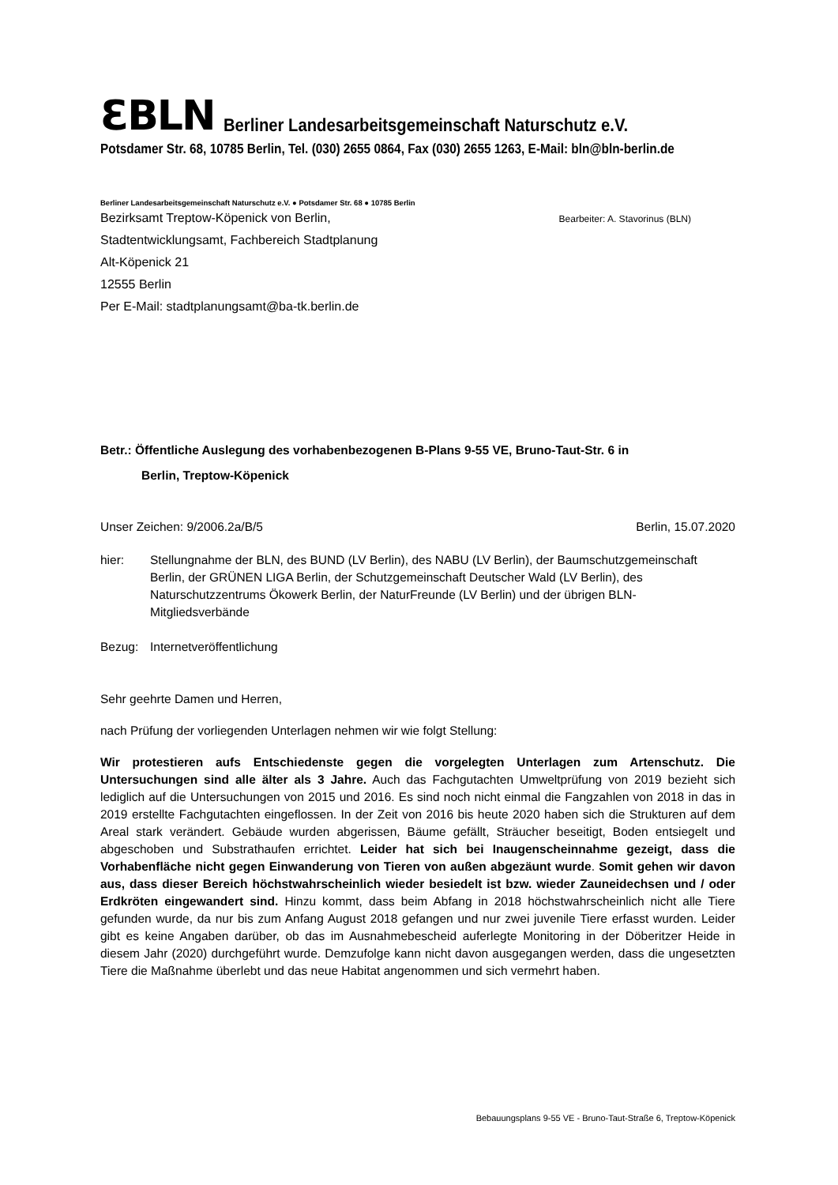ƐBLN
Berliner Landesarbeitsgemeinschaft Naturschutz e.V.
Potsdamer Str. 68, 10785 Berlin, Tel. (030) 2655 0864, Fax (030) 2655 1263, E-Mail: bln@bln-berlin.de
Berliner Landesarbeitsgemeinschaft Naturschutz e.V. ● Potsdamer Str. 68 ● 10785 Berlin
Bezirksamt Treptow-Köpenick von Berlin,
Stadtentwicklungsamt, Fachbereich Stadtplanung
Alt-Köpenick 21
12555 Berlin
Per E-Mail: stadtplanungsamt@ba-tk.berlin.de
Bearbeiter: A. Stavorinus (BLN)
Betr.: Öffentliche Auslegung des vorhabenbezogenen B-Plans 9-55 VE, Bruno-Taut-Str. 6 in
Berlin, Treptow-Köpenick
Unser Zeichen: 9/2006.2a/B/5 Berlin, 15.07.2020
hier: Stellungnahme der BLN, des BUND (LV Berlin), des NABU (LV Berlin), der Baumschutzgemeinschaft Berlin, der GRÜNEN LIGA Berlin, der Schutzgemeinschaft Deutscher Wald (LV Berlin), des Naturschutzzentrums Ökowerk Berlin, der NaturFreunde (LV Berlin) und der übrigen BLN-Mitgliedsverbände
Bezug: Internetveröffentlichung
Sehr geehrte Damen und Herren,
nach Prüfung der vorliegenden Unterlagen nehmen wir wie folgt Stellung:
Wir protestieren aufs Entschiedenste gegen die vorgelegten Unterlagen zum Artenschutz. Die Untersuchungen sind alle älter als 3 Jahre. Auch das Fachgutachten Umweltprüfung von 2019 bezieht sich lediglich auf die Untersuchungen von 2015 und 2016. Es sind noch nicht einmal die Fangzahlen von 2018 in das in 2019 erstellte Fachgutachten eingeflossen. In der Zeit von 2016 bis heute 2020 haben sich die Strukturen auf dem Areal stark verändert. Gebäude wurden abgerissen, Bäume gefällt, Sträucher beseitigt, Boden entsiegelt und abgeschoben und Substrathaufen errichtet. Leider hat sich bei Inaugenscheinnahme gezeigt, dass die Vorhabenfläche nicht gegen Einwanderung von Tieren von außen abgezäunt wurde. Somit gehen wir davon aus, dass dieser Bereich höchstwahrscheinlich wieder besiedelt ist bzw. wieder Zauneidechsen und / oder Erdkröten eingewandert sind. Hinzu kommt, dass beim Abfang in 2018 höchstwahrscheinlich nicht alle Tiere gefunden wurde, da nur bis zum Anfang August 2018 gefangen und nur zwei juvenile Tiere erfasst wurden. Leider gibt es keine Angaben darüber, ob das im Ausnahmebescheid auferlegte Monitoring in der Döberitzer Heide in diesem Jahr (2020) durchgeführt wurde. Demzufolge kann nicht davon ausgegangen werden, dass die ungesetzten Tiere die Maßnahme überlebt und das neue Habitat angenommen und sich vermehrt haben.
Bebauungsplans 9-55 VE - Bruno-Taut-Straße 6, Treptow-Köpenick